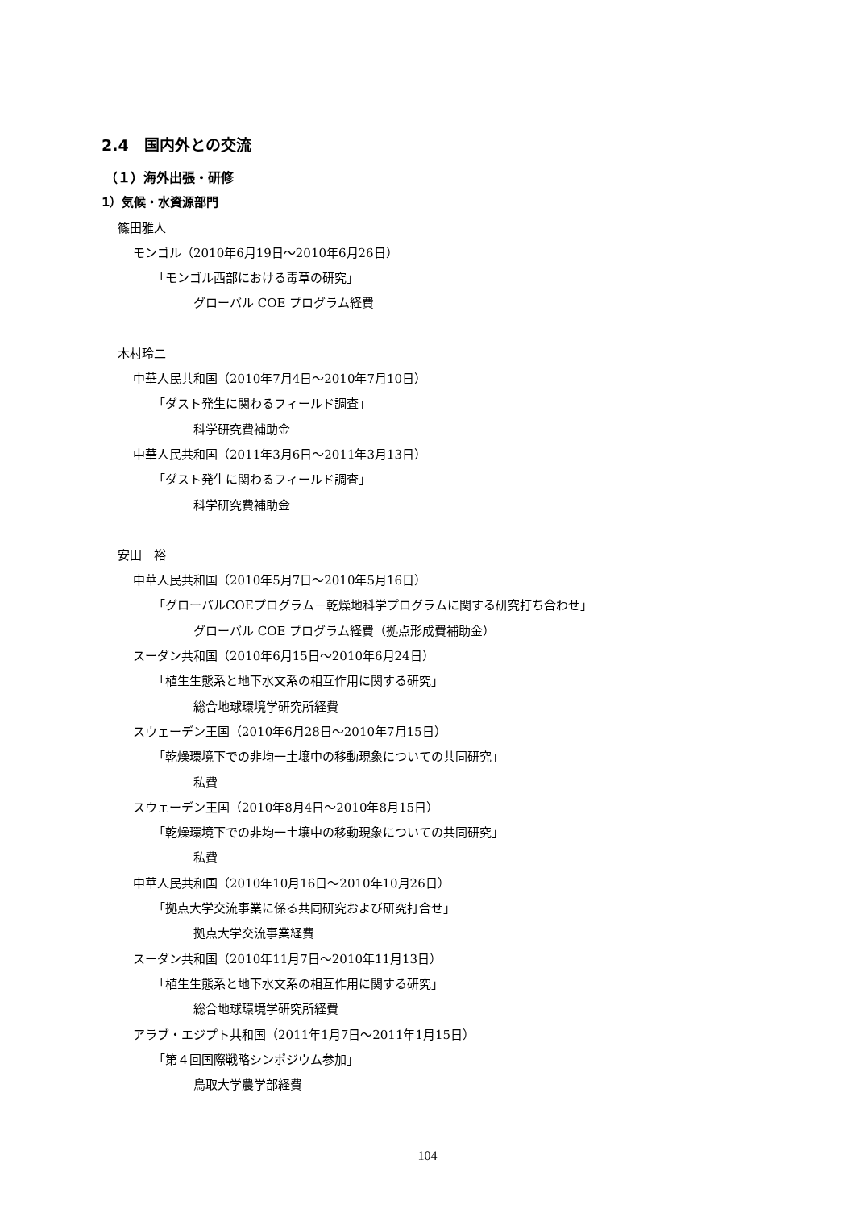2.4　国内外との交流
（１）海外出張・研修
1）気候・水資源部門
篠田雅人
モンゴル（2010年6月19日～2010年6月26日）
「モンゴル西部における毒草の研究」
グローバル COE プログラム経費
木村玲二
中華人民共和国（2010年7月4日～2010年7月10日）
「ダスト発生に関わるフィールド調査」
科学研究費補助金
中華人民共和国（2011年3月6日～2011年3月13日）
「ダスト発生に関わるフィールド調査」
科学研究費補助金
安田　裕
中華人民共和国（2010年5月7日～2010年5月16日）
「グローバルCOEプログラム－乾燥地科学プログラムに関する研究打ち合わせ」
グローバル COE プログラム経費（拠点形成費補助金）
スーダン共和国（2010年6月15日～2010年6月24日）
「植生生態系と地下水文系の相互作用に関する研究」
総合地球環境学研究所経費
スウェーデン王国（2010年6月28日～2010年7月15日）
「乾燥環境下での非均一土壌中の移動現象についての共同研究」
私費
スウェーデン王国（2010年8月4日～2010年8月15日）
「乾燥環境下での非均一土壌中の移動現象についての共同研究」
私費
中華人民共和国（2010年10月16日～2010年10月26日）
「拠点大学交流事業に係る共同研究および研究打合せ」
拠点大学交流事業経費
スーダン共和国（2010年11月7日～2010年11月13日）
「植生生態系と地下水文系の相互作用に関する研究」
総合地球環境学研究所経費
アラブ・エジプト共和国（2011年1月7日～2011年1月15日）
「第４回国際戦略シンポジウム参加」
鳥取大学農学部経費
104